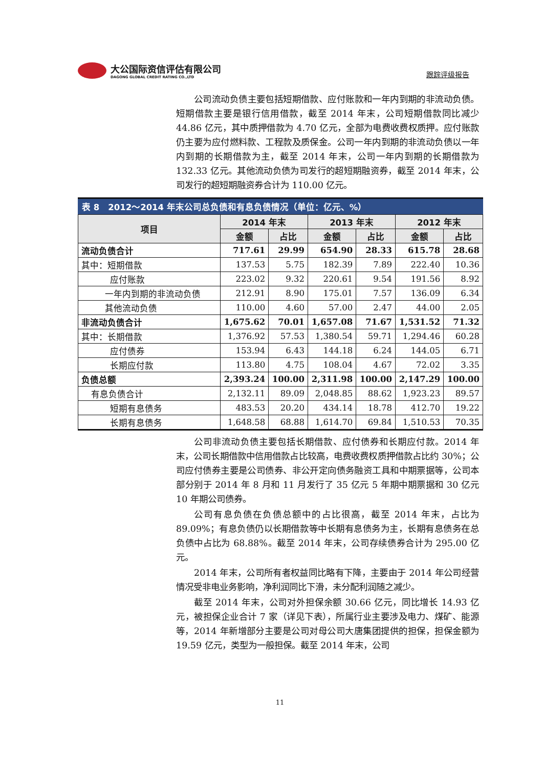大公国际资信评估有限公司
DAGONG GLOBAL CREDIT RATING CO.,LTD
跟踪评级报告
公司流动负债主要包括短期借款、应付账款和一年内到期的非流动负债。短期借款主要是银行信用借款，截至 2014 年末，公司短期借款同比减少 44.86 亿元，其中质押借款为 4.70 亿元，全部为电费收费权质押。应付账款仍主要为应付燃料款、工程款及质保金。公司一年内到期的非流动负债以一年内到期的长期借款为主，截至 2014 年末，公司一年内到期的长期借款为 132.33 亿元。其他流动负债为司发行的超短期融资券，截至 2014 年末，公司发行的超短期融资券合计为 110.00 亿元。
表 8 2012～2014 年末公司总负债和有息负债情况（单位：亿元、%）
| 项目 | 2014 年末 | | 2013 年末 | | 2012 年末 | |
| --- | --- | --- | --- | --- | --- | --- |
| | 金额 | 占比 | 金额 | 占比 | 金额 | 占比 |
| 流动负债合计 | 717.61 | 29.99 | 654.90 | 28.33 | 615.78 | 28.68 |
| 其中：短期借款 | 137.53 | 5.75 | 182.39 | 7.89 | 222.40 | 10.36 |
| 应付账款 | 223.02 | 9.32 | 220.61 | 9.54 | 191.56 | 8.92 |
| 一年内到期的非流动负债 | 212.91 | 8.90 | 175.01 | 7.57 | 136.09 | 6.34 |
| 其他流动负债 | 110.00 | 4.60 | 57.00 | 2.47 | 44.00 | 2.05 |
| 非流动负债合计 | 1,675.62 | 70.01 | 1,657.08 | 71.67 | 1,531.52 | 71.32 |
| 其中：长期借款 | 1,376.92 | 57.53 | 1,380.54 | 59.71 | 1,294.46 | 60.28 |
| 应付债券 | 153.94 | 6.43 | 144.18 | 6.24 | 144.05 | 6.71 |
| 长期应付款 | 113.80 | 4.75 | 108.04 | 4.67 | 72.02 | 3.35 |
| 负债总额 | 2,393.24 | 100.00 | 2,311.98 | 100.00 | 2,147.29 | 100.00 |
| 有息负债合计 | 2,132.11 | 89.09 | 2,048.85 | 88.62 | 1,923.23 | 89.57 |
| 短期有息债务 | 483.53 | 20.20 | 434.14 | 18.78 | 412.70 | 19.22 |
| 长期有息债务 | 1,648.58 | 68.88 | 1,614.70 | 69.84 | 1,510.53 | 70.35 |
公司非流动负债主要包括长期借款、应付债券和长期应付款。2014 年末，公司长期借款中信用借款占比较高，电费收费权质押借款占比约 30%；公司应付债券主要是公司债券、非公开定向债务融资工具和中期票据等，公司本部分别于 2014 年 8 月和 11 月发行了 35 亿元 5 年期中期票据和 30 亿元 10 年期公司债券。
公司有息负债在负债总额中的占比很高，截至 2014 年末，占比为 89.09%；有息负债仍以长期借款等中长期有息债务为主，长期有息债务在总负债中占比为 68.88%。截至 2014 年末，公司存续债券合计为 295.00 亿元。
2014 年末，公司所有者权益同比略有下降，主要由于 2014 年公司经营情况受非电业务影响，净利润同比下滑，未分配利润随之减少。
截至 2014 年末，公司对外担保余额 30.66 亿元，同比增长 14.93 亿元，被担保企业合计 7 家（详见下表），所属行业主要涉及电力、煤矿、能源等，2014 年新增部分主要是公司对母公司大唐集团提供的担保，担保金额为 19.59 亿元，类型为一般担保。截至 2014 年末，公司
11